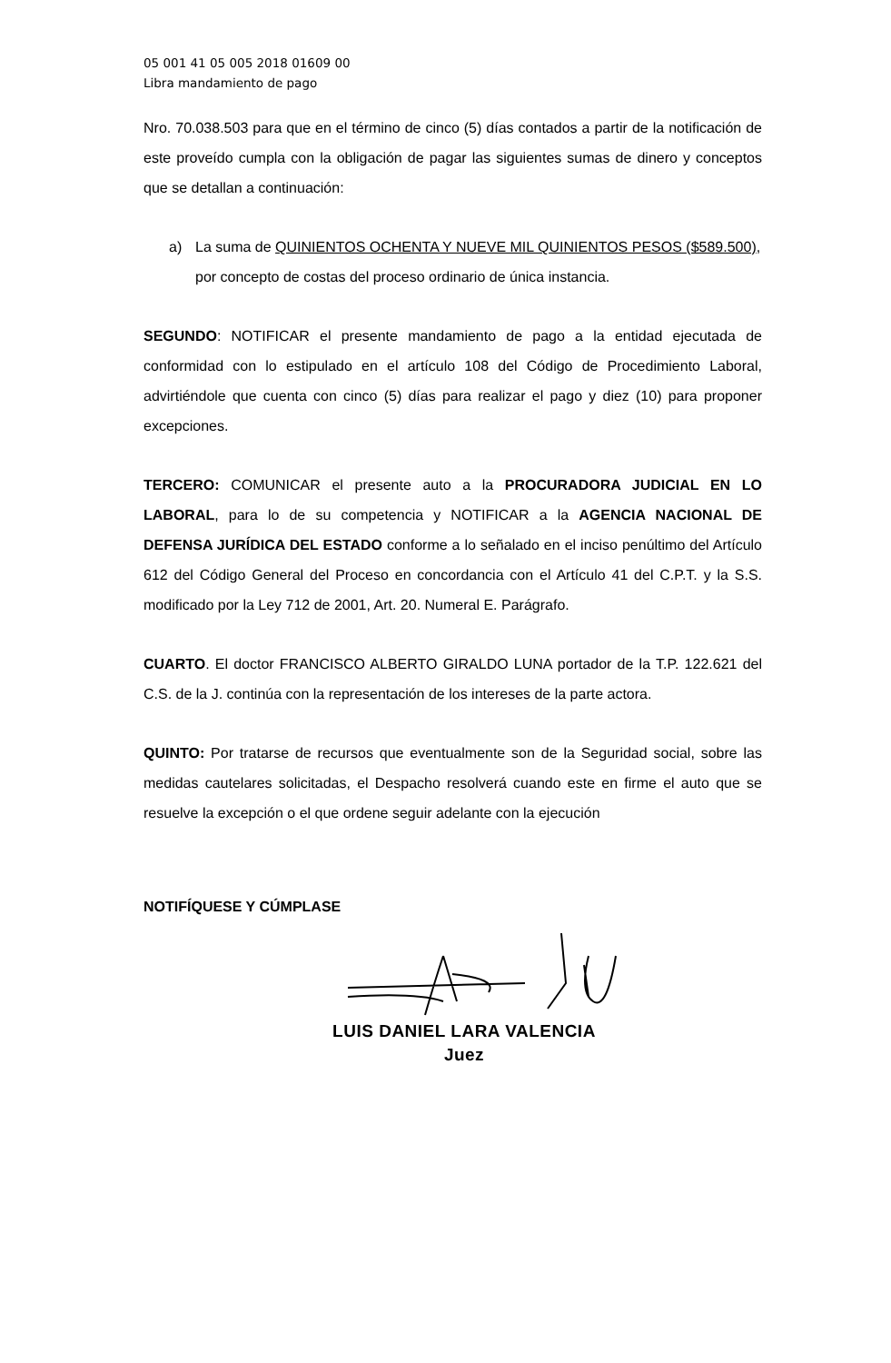05 001 41 05 005 2018 01609 00
Libra mandamiento de pago
Nro. 70.038.503 para que en el término de cinco (5) días contados a partir de la notificación de este proveído cumpla con la obligación de pagar las siguientes sumas de dinero y conceptos que se detallan a continuación:
a) La suma de QUINIENTOS OCHENTA Y NUEVE MIL QUINIENTOS PESOS ($589.500), por concepto de costas del proceso ordinario de única instancia.
SEGUNDO: NOTIFICAR el presente mandamiento de pago a la entidad ejecutada de conformidad con lo estipulado en el artículo 108 del Código de Procedimiento Laboral, advirtiéndole que cuenta con cinco (5) días para realizar el pago y diez (10) para proponer excepciones.
TERCERO: COMUNICAR el presente auto a la PROCURADORA JUDICIAL EN LO LABORAL, para lo de su competencia y NOTIFICAR a la AGENCIA NACIONAL DE DEFENSA JURÍDICA DEL ESTADO conforme a lo señalado en el inciso penúltimo del Artículo 612 del Código General del Proceso en concordancia con el Artículo 41 del C.P.T. y la S.S. modificado por la Ley 712 de 2001, Art. 20. Numeral E. Parágrafo.
CUARTO. El doctor FRANCISCO ALBERTO GIRALDO LUNA portador de la T.P. 122.621 del C.S. de la J. continúa con la representación de los intereses de la parte actora.
QUINTO: Por tratarse de recursos que eventualmente son de la Seguridad social, sobre las medidas cautelares solicitadas, el Despacho resolverá cuando este en firme el auto que se resuelve la excepción o el que ordene seguir adelante con la ejecución
NOTIFÍQUESE Y CÚMPLASE
LUIS DANIEL LARA VALENCIA
Juez